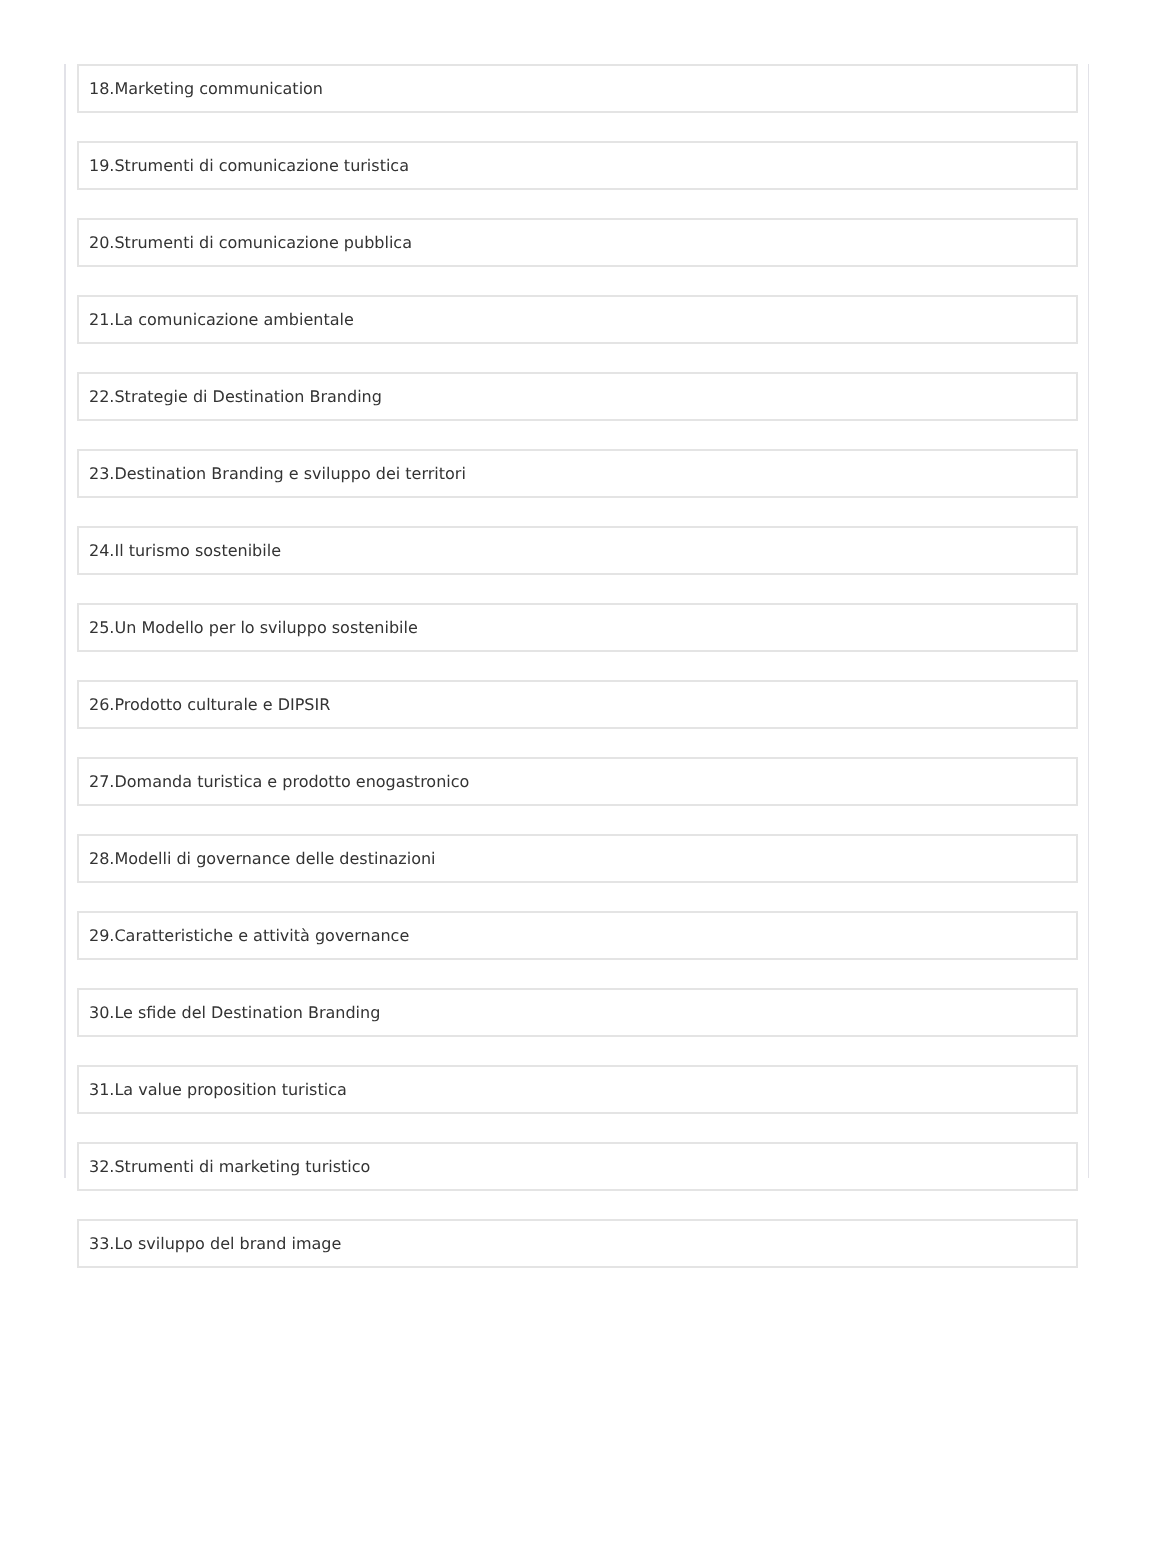18.Marketing communication
19.Strumenti di comunicazione turistica
20.Strumenti di comunicazione pubblica
21.La comunicazione ambientale
22.Strategie di Destination Branding
23.Destination Branding e sviluppo dei territori
24.Il turismo sostenibile
25.Un Modello per lo sviluppo sostenibile
26.Prodotto culturale e DIPSIR
27.Domanda turistica e prodotto enogastronico
28.Modelli di governance delle destinazioni
29.Caratteristiche e attività governance
30.Le sfide del Destination Branding
31.La value proposition turistica
32.Strumenti di marketing turistico
33.Lo sviluppo del brand image